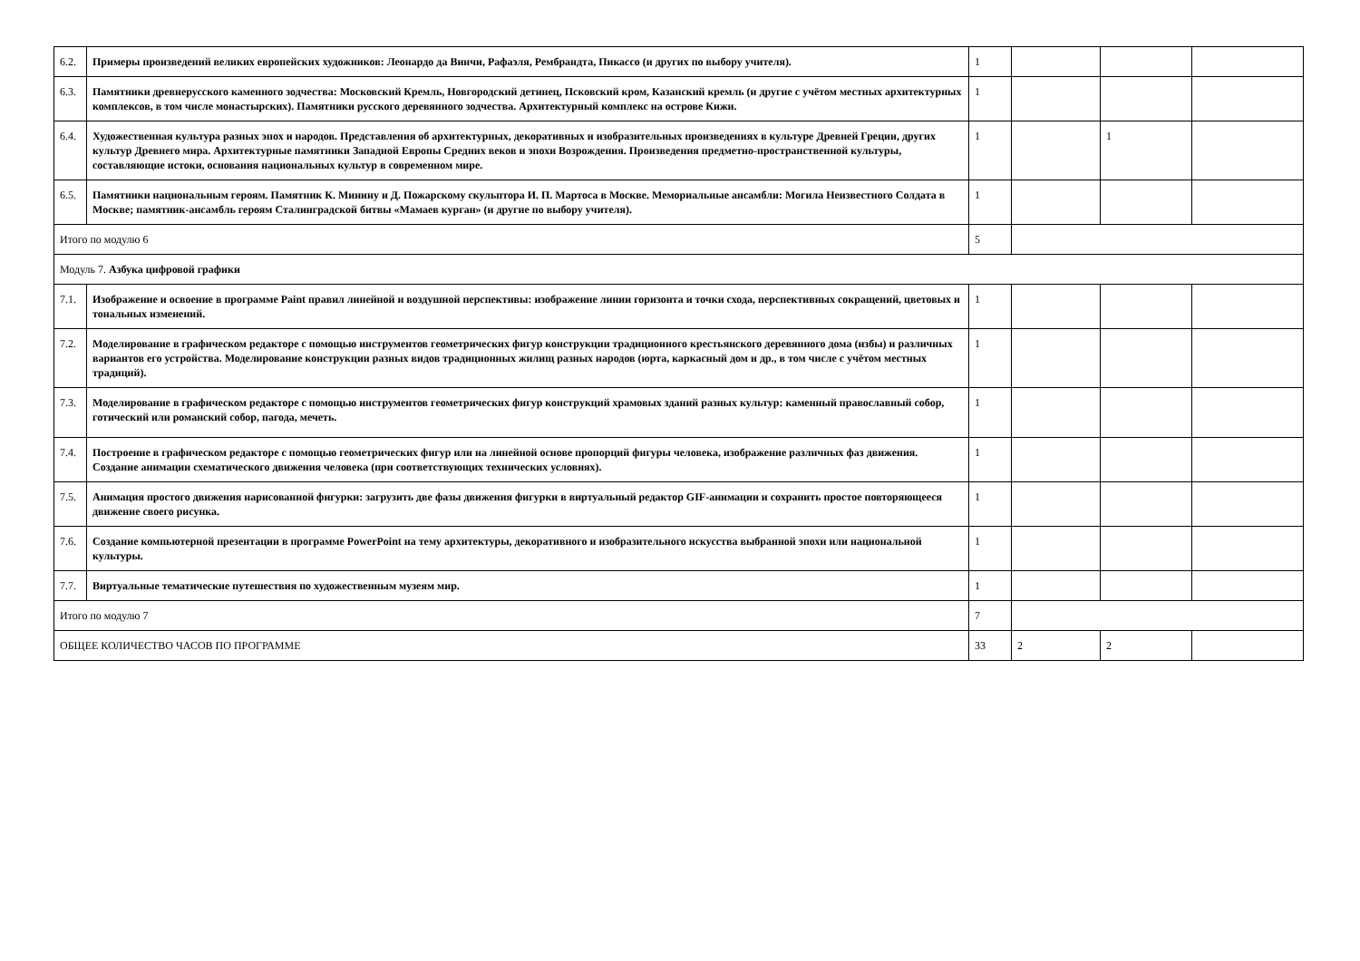| 6.2. | Примеры произведений великих европейских художников: Леонардо да Винчи, Рафаэля, Рембрандта, Пикассо (и других по выбору учителя). | 1 | | | |
| 6.3. | Памятники древнерусского каменного зодчества: Московский Кремль, Новгородский детинец, Псковский кром, Казанский кремль (и другие с учётом местных архитектурных комплексов, в том числе монастырских). Памятники русского деревянного зодчества. Архитектурный комплекс на острове Кижи. | 1 | | | |
| 6.4. | Художественная культура разных эпох и народов. Представления об архитектурных, декоративных и изобразительных произведениях в культуре Древней Греции, других культур Древнего мира. Архитектурные памятники Западной Европы Средних веков и эпохи Возрождения. Произведения предметно-пространственной культуры, составляющие истоки, основания национальных культур в современном мире. | 1 | | 1 | |
| 6.5. | Памятники национальным героям. Памятник К. Минину и Д. Пожарскому скульптора И. П. Мартоса в Москве. Мемориальные ансамбли: Могила Неизвестного Солдата в Москве; памятник-ансамбль героям Сталинградской битвы «Мамаев курган» (и другие по выбору учителя). | 1 | | | |
| Итого по модулю 6 | | 5 | | | |
| Модуль 7. Азбука цифровой графики | | | | | |
| 7.1. | Изображение и освоение в программе Paint правил линейной и воздушной перспективы: изображение линии горизонта и точки схода, перспективных сокращений, цветовых и тональных изменений. | 1 | | | |
| 7.2. | Моделирование в графическом редакторе с помощью инструментов геометрических фигур конструкции традиционного крестьянского деревянного дома (избы) и различных вариантов его устройства. Моделирование конструкции разных видов традиционных жилищ разных народов (юрта, каркасный дом и др., в том числе с учётом местных традиций). | 1 | | | |
| 7.3. | Моделирование в графическом редакторе с помощью инструментов геометрических фигур конструкций храмовых зданий разных культур: каменный православный собор, готический или романский собор, пагода, мечеть. | 1 | | | |
| 7.4. | Построение в графическом редакторе с помощью геометрических фигур или на линейной основе пропорций фигуры человека, изображение различных фаз движения. Создание анимации схематического движения человека (при соответствующих технических условиях). | 1 | | | |
| 7.5. | Анимация простого движения нарисованной фигурки: загрузить две фазы движения фигурки в виртуальный редактор GIF-анимации и сохранить простое повторяющееся движение своего рисунка. | 1 | | | |
| 7.6. | Создание компьютерной презентации в программе PowerPoint на тему архитектуры, декоративного и изобразительного искусства выбранной эпохи или национальной культуры. | 1 | | | |
| 7.7. | Виртуальные тематические путешествия по художественным музеям мир. | 1 | | | |
| Итого по модулю 7 | | 7 | | | |
| ОБЩЕЕ КОЛИЧЕСТВО ЧАСОВ ПО ПРОГРАММЕ | | 33 | 2 | 2 | |